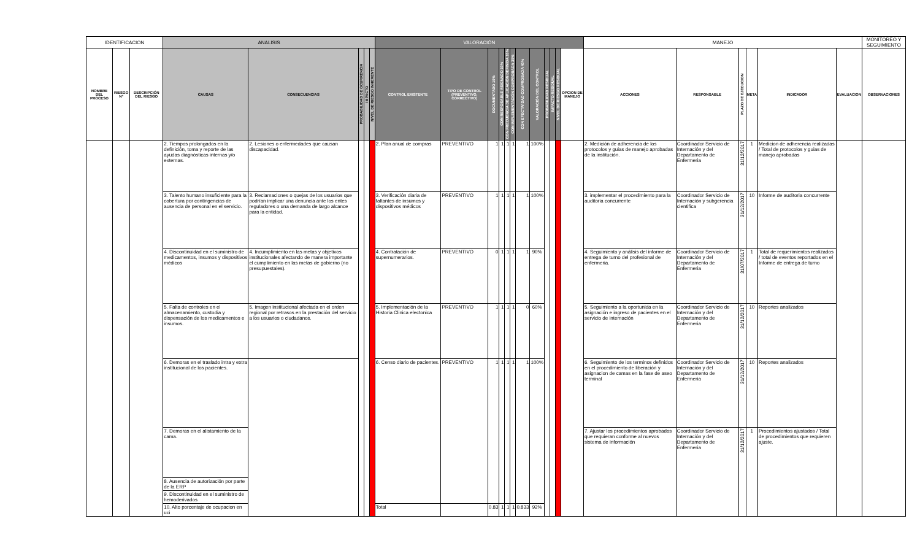| IDENTIFICACION | | | ANALISIS | | | | | VALORACIÓN | | | | | | | | | | | | MANEJO | | | | | | MONITOREO Y SEGUIMIENTO |
| --- | --- | --- | --- | --- | --- | --- | --- | --- | --- | --- | --- | --- | --- | --- | --- | --- | --- | --- | --- | --- | --- | --- | --- | --- | --- | --- |
| NOMBRE DEL PROCESO | RIESGO N° | DESCRIPCIÓN DEL RIESGO | CAUSAS | CONSECUENCIAS | PROBABILIDAD DE OCURRENCIA | IMPACTO | NIVEL DE RIESGO INHERENTE | CONTROL EXISTENTE | TIPO DE CONTROL (PREVENTIVO, CORRECTIVO) | DOCUMENTADO 10% | CON RESPOSABLE ASIGNADO 10% | CON FRECUENCIA DE APLICACIÓN DEFINIDA 10% | CON IMPLEMENTACIÓN COMPROBADA 30% | CON EFECTIVIDAD COMPROBADA 40% | VALORACIÓN DEL CONTROL | PROBABILIDAD RESIDUAL | IMPACTO RESIDUAL | NIVEL DE RIESGO RESIDUAL | OPCION DE MANEJO | ACCIONES | RESPONSABLE | PLAZO DE EJECUCION | META | INDICADOR | EVALUACION | OBSERVACIONES |
| | | | 2. Tiempos prolongados en la definición, toma y reporte de las ayudas diagnósticas internas y/o externas. | 2. Lesiones o enfermedades que causan discapacidad. | | | | 2. Plan anual de compras | PREVENTIVO | 1 | 1 | 1 | 1 | 1 | 100% | | | | | 2. Medición de adherencia de los protocolos y guias de manejo aprobadas de la institución. | Coordinador Servicio de Internación y del Departamento de Enfermeria | 31/12/2017 | 1 | Medicion de adherencia realizadas / Total de protocolos y guias de manejo aprobadas | | |
| | | | 3. Talento humano insuficiente para la cobertura por contingencias de ausencia de personal en el servicio. | 3. Reclamaciones o quejas de los usuarios que podrían implicar una denuncia ante los entes reguladores o una demanda de largo alcance para la entidad. | | | | 3. Verificación diaria de faltantes de insumos y dispositivos médicos | PREVENTIVO | 1 | 1 | 1 | 1 | 1 | 100% | | | | | 3. implementar el procedimiento para la auditoria concurrente | Coordinador Servicio de Internación y subgerencia cientifica | 31/12/2017 | 10 | Informe de auditoria concurrente | | |
| | | | 4. Discontinuidad en el suministro de medicamentos, insumos y dispositivos médicos | 4. Incumplimiento en las metas y objetivos institucionales afectando de manera importante el cumplimiento en las metas de gobierno (no presupuestales). | | | | 4. Contratación de supernumerarios. | PREVENTIVO | 0 | 1 | 1 | 1 | 1 | 90% | | | | | 4. Seguimiento y análisis del informe de entrega de turno del profesional de enfermeria. | Coordinador Servicio de Internación y del Departamento de Enfermeria | 31/07/2017 | 1 | Total de requerimientos realizados / total de eventos reportados en el Informe de entrega de turno | | |
| | | | 5. Falta de controles en el almacenamiento, custodia y dispensación de los medicamentos e insumos. | 5. Imagen institucional afectada en el orden regional por retrasos en la prestación del servicio a los usuarios o ciudadanos. | | | | 5. Implementación de la Historia Clinica electonica | PREVENTIVO | 1 | 1 | 1 | 1 | 0 | 60% | | | | | 5. Seguimiento a la oportunida en la asignación e ingreso de pacientes en el servicio de internación | Coordinador Servicio de Internación y del Departamento de Enfermeria | 31/12/2017 | 10 | Reportes analizados | | |
| | | | 6. Demoras en el traslado intra y extra institucional de los pacientes. | | | | | 6. Censo diario de pacientes. | PREVENTIVO | 1 | 1 | 1 | 1 | 1 | 100% | | | | | 6. Seguimiento de los terminos definidos en el procedimiento de liberación y asignacion de camas en la fase de aseo terminal | Coordinador Servicio de Internación y del Departamento de Enfermeria | 31/12/2017 | 10 | Reportes analizados | | |
| | | | 7. Demoras en el alistamiento de la cama. | | | | | | | | | | | | | | | | | 7. Ajustar los procedimientos aprobados que requieran conforme al nuevos sistema de información | Coordinador Servicio de Internación y del Departamento de Enfermeria | 31/12/2017 | 1 | Procedimientos ajustados / Total de procedimientos que requieren ajuste. | | |
| | | | 8. Ausencia de autorización por parte de la ERP | | | | | | | | | | | | | | | | | | | | | | | |
| | | | 9. Discontinuidad en el suministro de hemoderivados | | | | | | | | | | | | | | | | | | | | | | | |
| | | | 10. Alto porcentaje de ocupacion en uci | | | | | Total | | 0.83 | 1 | 1 | 1 | 0.833 | 92% | | | | | | | | | | | |